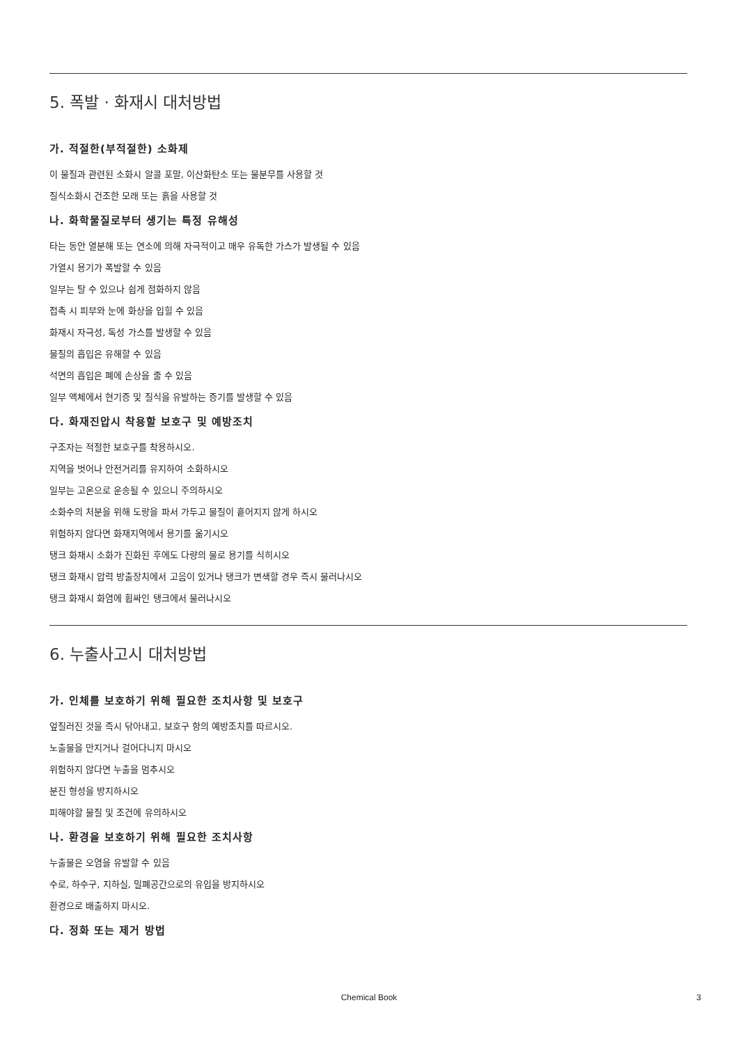5. 폭발 · 화재시 대처방법
가. 적절한(부적절한) 소화제
이 물질과 관련된 소화시 알콜 포말, 이산화탄소 또는 물분무를 사용할 것
질식소화시 건조한 모래 또는 흙을 사용할 것
나. 화학물질로부터 생기는 특정 유해성
타는 동안 열분해 또는 연소에 의해 자극적이고 매우 유독한 가스가 발생될 수 있음
가열시 용기가 폭발할 수 있음
일부는 탈 수 있으나 쉽게 점화하지 않음
접촉 시 피부와 눈에 화상을 입힐 수 있음
화재시 자극성, 독성 가스를 발생할 수 있음
물질의 흡입은 유해할 수 있음
석면의 흡입은 폐에 손상을 줄 수 있음
일부 액체에서 현기증 및 질식을 유발하는 증기를 발생할 수 있음
다. 화재진압시 착용할 보호구 및 예방조치
구조자는 적절한 보호구를 착용하시오.
지역을 벗어나 안전거리를 유지하여 소화하시오
일부는 고온으로 운송될 수 있으니 주의하시오
소화수의 처분을 위해 도랑을 파서 가두고 물질이 흩어지지 않게 하시오
위험하지 않다면 화재지역에서 용기를 옮기시오
탱크 화재시 소화가 진화된 후에도 다량의 물로 용기를 식히시오
탱크 화재시 압력 방출장치에서 고음이 있거나 탱크가 변색할 경우 즉시 물러나시오
탱크 화재시 화염에 휩싸인 탱크에서 물러나시오
6. 누출사고시 대처방법
가. 인체를 보호하기 위해 필요한 조치사항 및 보호구
엎질러진 것을 즉시 닦아내고, 보호구 항의 예방조치를 따르시오.
노출물을 만지거나 걸어다니지 마시오
위험하지 않다면 누출을 멈추시오
분진 형성을 방지하시오
피해야할 물질 및 조건에 유의하시오
나. 환경을 보호하기 위해 필요한 조치사항
누출물은 오염을 유발할 수 있음
수로, 하수구, 지하실, 밀폐공간으로의 유입을 방지하시오
환경으로 배출하지 마시오.
다. 정화 또는 제거 방법
Chemical Book
3